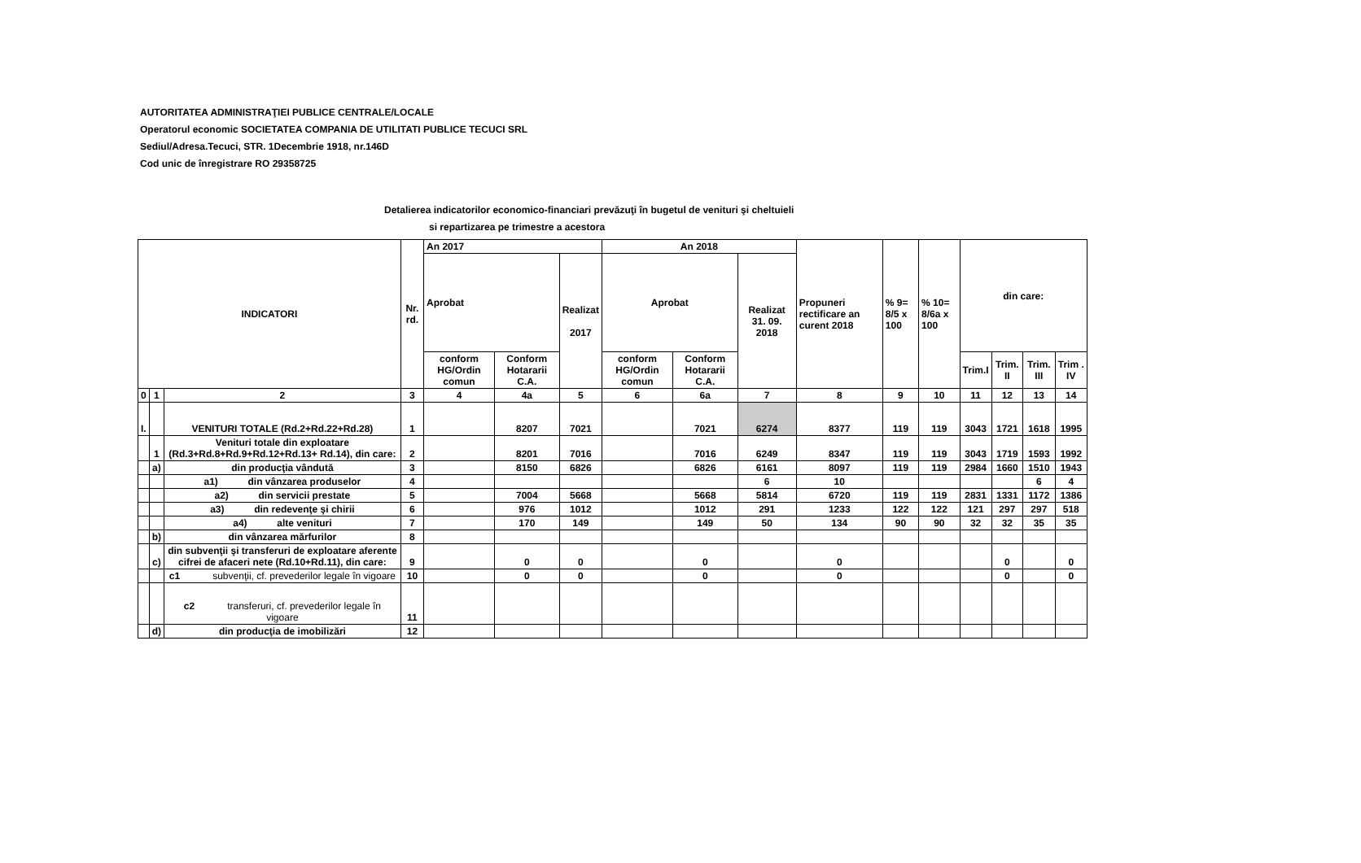AUTORITATEA ADMINISTRAŢIEI PUBLICE CENTRALE/LOCALE
Operatorul economic SOCIETATEA COMPANIA DE UTILITATI PUBLICE TECUCI SRL
Sediul/Adresa.Tecuci, STR. 1Decembrie 1918, nr.146D
Cod unic de înregistrare RO 29358725
Detalierea indicatorilor economico-financiari prevăzuţi în bugetul de venituri şi cheltuieli
si repartizarea pe trimestre a acestora
| INDICATORI | | | Nr. rd. | An 2017 | | | An 2018 | | | Propuneri rectificare an curent 2018 | % 9= 8/5 x 100 | % 10= 8/6a x 100 | din care: | | | |
| --- | --- | --- | --- | --- | --- | --- | --- | --- | --- | --- | --- | --- | --- | --- | --- | --- |
| | | | | Aprobat | | Realizat 2017 | Aprobat | | Realizat 31. 09. 2018 | | | | | | | |
| | | | | conform HG/Ordin comun | Conform Hotararii C.A. | | conform HG/Ordin comun | Conform Hotararii C.A. | | | | | Trim.I | Trim. II | Trim. III | Trim . IV |
| 0 | 1 | 2 | 3 | 4 | 4a | 5 | 6 | 6a | 7 | 8 | 9 | 10 | 11 | 12 | 13 | 14 |
| I. | | VENITURI TOTALE (Rd.2+Rd.22+Rd.28) | 1 | | 8207 | 7021 | | 7021 | 6274 | 8377 | 119 | 119 | 3043 | 1721 | 1618 | 1995 |
| | 1 | Veniturі totale din exploatare (Rd.3+Rd.8+Rd.9+Rd.12+Rd.13+ Rd.14), din care: | 2 | | 8201 | 7016 | | 7016 | 6249 | 8347 | 119 | 119 | 3043 | 1719 | 1593 | 1992 |
| | a) | din producţia vândută | 3 | | 8150 | 6826 | | 6826 | 6161 | 8097 | 119 | 119 | 2984 | 1660 | 1510 | 1943 |
| | | a1) din vânzarea produselor | 4 | | | | | | 6 | 10 | | | | | 6 | 4 |
| | | a2) din servicii prestate | 5 | | 7004 | 5668 | | 5668 | 5814 | 6720 | 119 | 119 | 2831 | 1331 | 1172 | 1386 |
| | | a3) din redevenţe şi chirii | 6 | | 976 | 1012 | | 1012 | 291 | 1233 | 122 | 122 | 121 | 297 | 297 | 518 |
| | | a4) alte venituri | 7 | | 170 | 149 | | 149 | 50 | 134 | 90 | 90 | 32 | 32 | 35 | 35 |
| | b) | din vânzarea mărfurilor | 8 | | | | | | | | | | | | | |
| | c) | din subvenţii şi transferuri de exploatare aferente cifrei de afaceri nete (Rd.10+Rd.11), din care: | 9 | | 0 | 0 | | 0 | | 0 | | | | 0 | | 0 |
| | | c1 subvenţii, cf. prevederilor legale în vigoare | 10 | | 0 | 0 | | 0 | | 0 | | | | 0 | | 0 |
| | | c2 transferuri, cf. prevederilor legale în vigoare | 11 | | | | | | | | | | | | | |
| | d) | din producţia de imobilizări | 12 | | | | | | | | | | | | | |